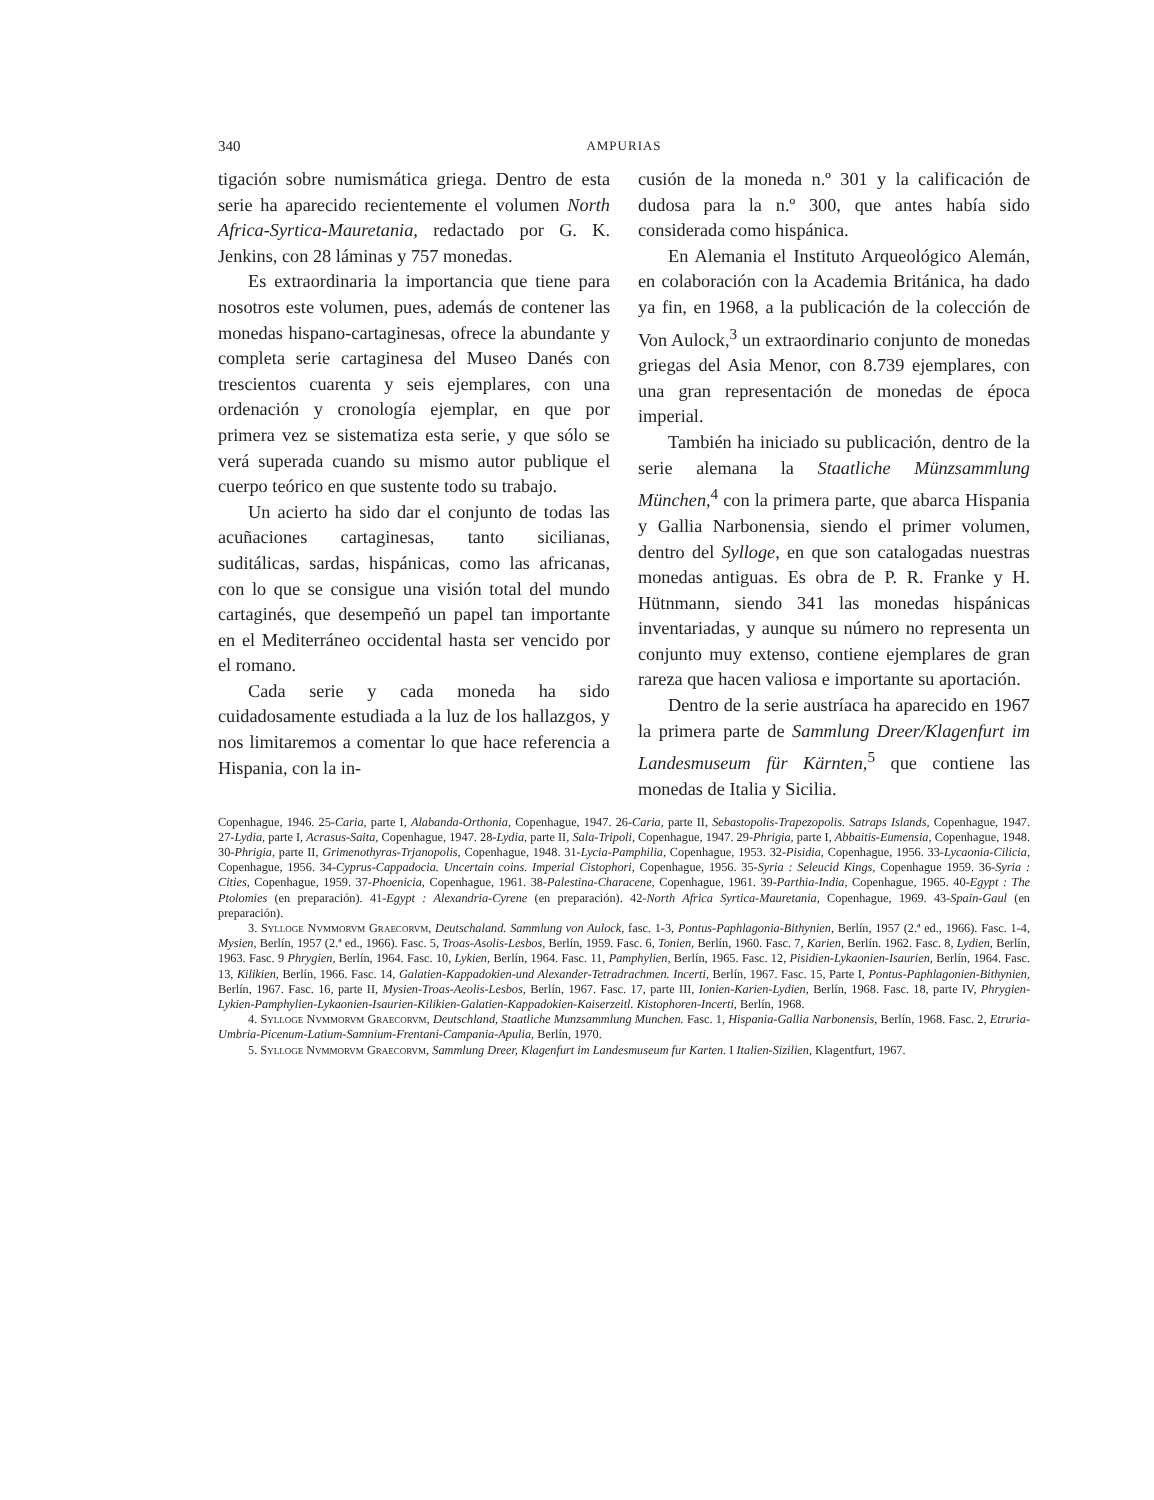340 AMPURIAS
tigación sobre numismática griega. Dentro de esta serie ha aparecido recientemente el volumen North Africa-Syrtica-Mauretania, redactado por G. K. Jenkins, con 28 láminas y 757 monedas.
Es extraordinaria la importancia que tiene para nosotros este volumen, pues, además de contener las monedas hispano-cartaginesas, ofrece la abundante y completa serie cartaginesa del Museo Danés con trescientos cuarenta y seis ejemplares, con una ordenación y cronología ejemplar, en que por primera vez se sistematiza esta serie, y que sólo se verá superada cuando su mismo autor publique el cuerpo teórico en que sustente todo su trabajo.
Un acierto ha sido dar el conjunto de todas las acuñaciones cartaginesas, tanto sicilianas, suditálicas, sardas, hispánicas, como las africanas, con lo que se consigue una visión total del mundo cartaginés, que desempeñó un papel tan importante en el Mediterráneo occidental hasta ser vencido por el romano.
Cada serie y cada moneda ha sido cuidadosamente estudiada a la luz de los hallazgos, y nos limitaremos a comentar lo que hace referencia a Hispania, con la in-
cusión de la moneda n.º 301 y la calificación de dudosa para la n.º 300, que antes había sido considerada como hispánica.
En Alemania el Instituto Arqueológico Alemán, en colaboración con la Academia Británica, ha dado ya fin, en 1968, a la publicación de la colección de Von Aulock,<sup>3</sup> un extraordinario conjunto de monedas griegas del Asia Menor, con 8.739 ejemplares, con una gran representación de monedas de época imperial.
También ha iniciado su publicación, dentro de la serie alemana la Staatliche Münzsammlung München,<sup>4</sup> con la primera parte, que abarca Hispania y Gallia Narbonensia, siendo el primer volumen, dentro del Sylloge, en que son catalogadas nuestras monedas antiguas. Es obra de P. R. Franke y H. Hütnmann, siendo 341 las monedas hispánicas inventariadas, y aunque su número no representa un conjunto muy extenso, contiene ejemplares de gran rareza que hacen valiosa e importante su aportación.
Dentro de la serie austríaca ha aparecido en 1967 la primera parte de Sammlung Dreer/Klagenfurt im Landesmuseum für Kärnten,<sup>5</sup> que contiene las monedas de Italia y Sicilia.
Copenhague, 1946. 25-Caria, parte I, Alabanda-Orthonia, Copenhague, 1947. 26-Caria, parte II, Sebastopolis-Trapezopolis. Satraps Islands, Copenhague, 1947. 27-Lydia, parte I, Acrasus-Saita, Copenhague, 1947. 28-Lydia, parte II, Sala-Tripoli, Copenhague, 1947. 29-Phrigia, parte I, Abbaitis-Eumensia, Copenhague, 1948. 30-Phrigia, parte II, Grimenothyras-Trjanopolis, Copenhague, 1948. 31-Lycia-Pamphilia, Copenhague, 1953. 32-Pisidia, Copenhague, 1956. 33-Lycaonia-Cilicia, Copenhague, 1956. 34-Cyprus-Cappadocia. Uncertain coins. Imperial Cistophori, Copenhague, 1956. 35-Syria : Seleucid Kings, Copenhague 1959. 36-Syria : Cities, Copenhague, 1959. 37-Phoenicia, Copenhague, 1961. 38-Palestina-Characene, Copenhague, 1961. 39-Parthia-India, Copenhague, 1965. 40-Egypt : The Ptolomies (en preparación). 41-Egypt : Alexandria-Cyrene (en preparación). 42-North Africa Syrtica-Mauretania, Copenhague, 1969. 43-Spain-Gaul (en preparación).
3. Sylloge Nvmmorvm Graecorvm, Deutschaland. Sammlung von Aulock, fasc. 1-3, Pontus-Paphlagonia-Bithynien, Berlín, 1957 (2.ª ed., 1966). Fasc. 1-4, Mysien, Berlín, 1957 (2.ª ed., 1966). Fasc. 5, Troas-Asolis-Lesbos, Berlín, 1959. Fasc. 6, Tonien, Berlín, 1960. Fasc. 7, Karien, Berlín. 1962. Fasc. 8, Lydien, Berlín, 1963. Fasc. 9 Phrygien, Berlín, 1964. Fasc. 10, Lykien, Berlín, 1964. Fasc. 11, Pamphylien, Berlín, 1965. Fasc. 12, Pisidien-Lykaonien-Isaurien, Berlín, 1964. Fasc. 13, Kilikien, Berlín, 1966. Fasc. 14, Galatien-Kappadokien-und Alexander-Tetradrachmen. Incerti, Berlín, 1967. Fasc. 15, Parte I, Pontus-Paphlagonien-Bithynien, Berlín, 1967. Fasc. 16, parte II, Mysien-Troas-Aeolis-Lesbos, Berlín, 1967. Fasc. 17, parte III, Ionien-Karien-Lydien, Berlín, 1968. Fasc. 18, parte IV, Phrygien-Lykien-Pamphylien-Lykaonien-Isaurien-Kilikien-Galatien-Kappadokien-Kaiserzeitl. Kistophoren-Incerti, Berlín, 1968.
4. Sylloge Nvmmorvm Graecorvm, Deutschland, Staatliche Munzsammlung Munchen. Fasc. 1, Hispania-Gallia Narbonensis, Berlín, 1968. Fasc. 2, Etruria-Umbria-Picenum-Latium-Samnium-Frentani-Campania-Apulia, Berlín, 1970.
5. Sylloge Nvmmorvm Graecorvm, Sammlung Dreer, Klagenfurt im Landesmuseum fur Karten. I Italien-Sizilien, Klagentfurt, 1967.